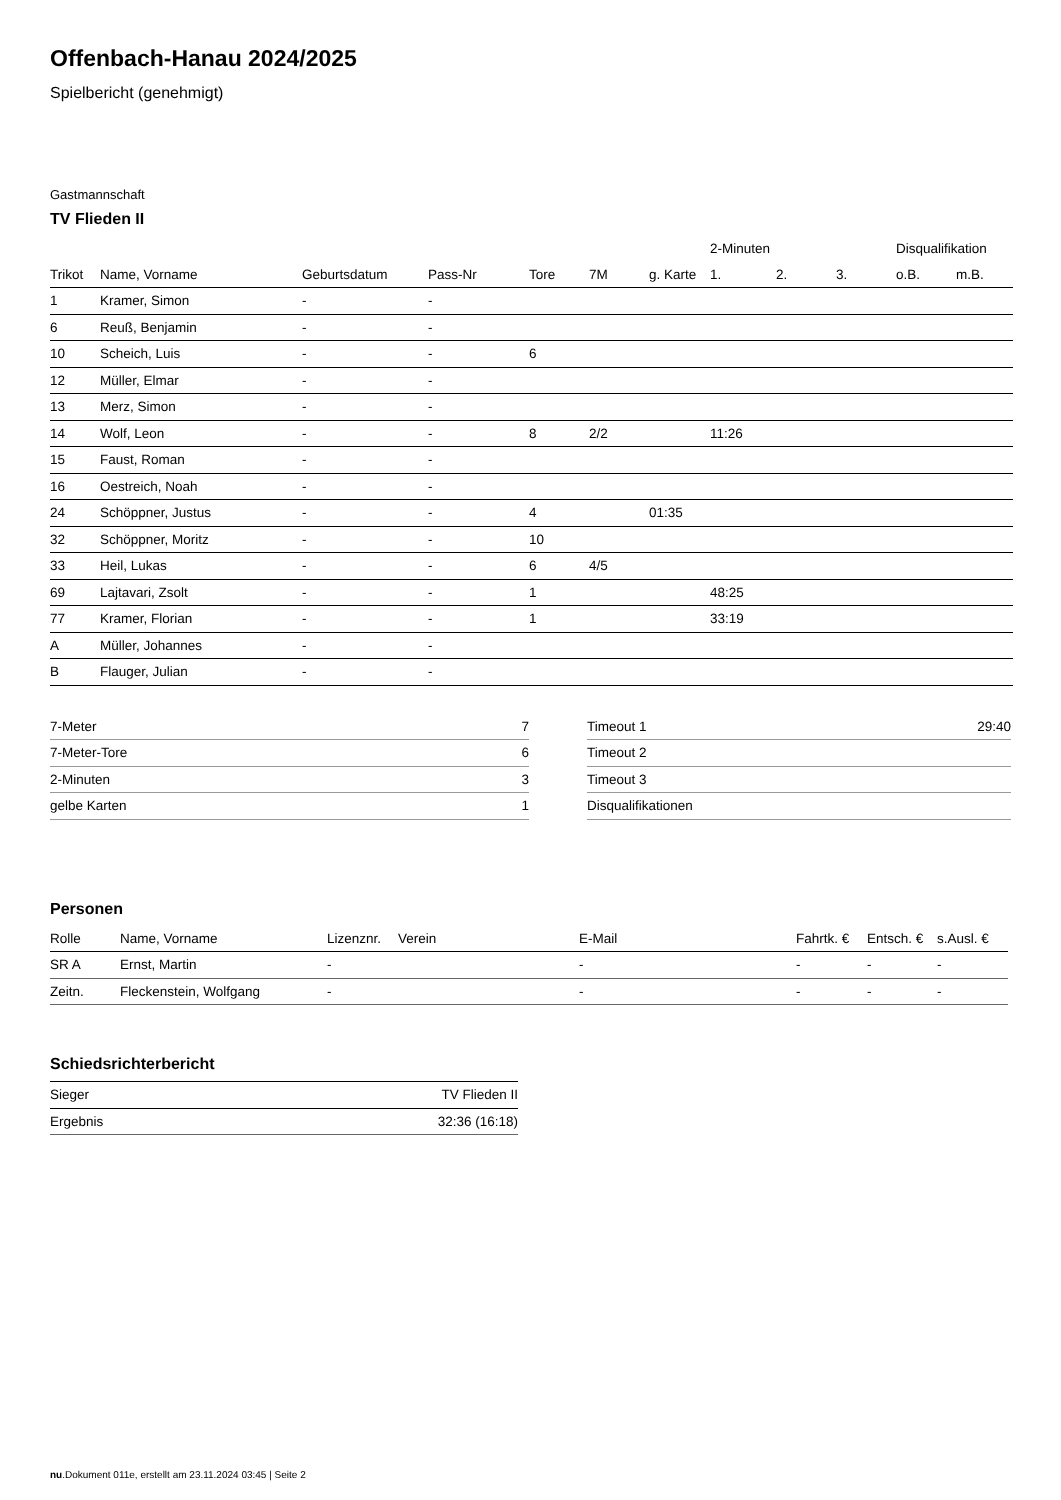Offenbach-Hanau 2024/2025
Spielbericht (genehmigt)
Gastmannschaft
TV Flieden II
| | | | | | | | 2-Minuten | | | Disqualifikation | |
| --- | --- | --- | --- | --- | --- | --- | --- | --- | --- | --- | --- |
| Trikot | Name, Vorname | Geburtsdatum | Pass-Nr | Tore | 7M | g. Karte | 1. | 2. | 3. | o.B. | m.B. |
| 1 | Kramer, Simon | - | - | | | | | | | | |
| 6 | Reuß, Benjamin | - | - | | | | | | | | |
| 10 | Scheich, Luis | - | - | 6 | | | | | | | |
| 12 | Müller, Elmar | - | - | | | | | | | | |
| 13 | Merz, Simon | - | - | | | | | | | | |
| 14 | Wolf, Leon | - | - | 8 | 2/2 | | 11:26 | | | | |
| 15 | Faust, Roman | - | - | | | | | | | | |
| 16 | Oestreich, Noah | - | - | | | | | | | | |
| 24 | Schöppner, Justus | - | - | 4 | | 01:35 | | | | | |
| 32 | Schöppner, Moritz | - | - | 10 | | | | | | | |
| 33 | Heil, Lukas | - | - | 6 | 4/5 | | | | | | |
| 69 | Lajtavari, Zsolt | - | - | 1 | | | 48:25 | | | | |
| 77 | Kramer, Florian | - | - | 1 | | | 33:19 | | | | |
| A | Müller, Johannes | - | - | | | | | | | | |
| B | Flauger, Julian | - | - | | | | | | | | |
| 7-Meter | 7 |
| 7-Meter-Tore | 6 |
| 2-Minuten | 3 |
| gelbe Karten | 1 |
| Timeout 1 | 29:40 |
| Timeout 2 | |
| Timeout 3 | |
| Disqualifikationen | |
Personen
| Rolle | Name, Vorname | Lizenznr. | Verein | E-Mail | Fahrtk. € | Entsch. € | s.Ausl. € |
| --- | --- | --- | --- | --- | --- | --- | --- |
| SR A | Ernst, Martin | - | | - | - | - | - |
| Zeitn. | Fleckenstein, Wolfgang | - | | - | - | - | - |
Schiedsrichterbericht
| Sieger | TV Flieden II |
| Ergebnis | 32:36 (16:18) |
nu.Dokument 011e, erstellt am 23.11.2024 03:45 | Seite 2